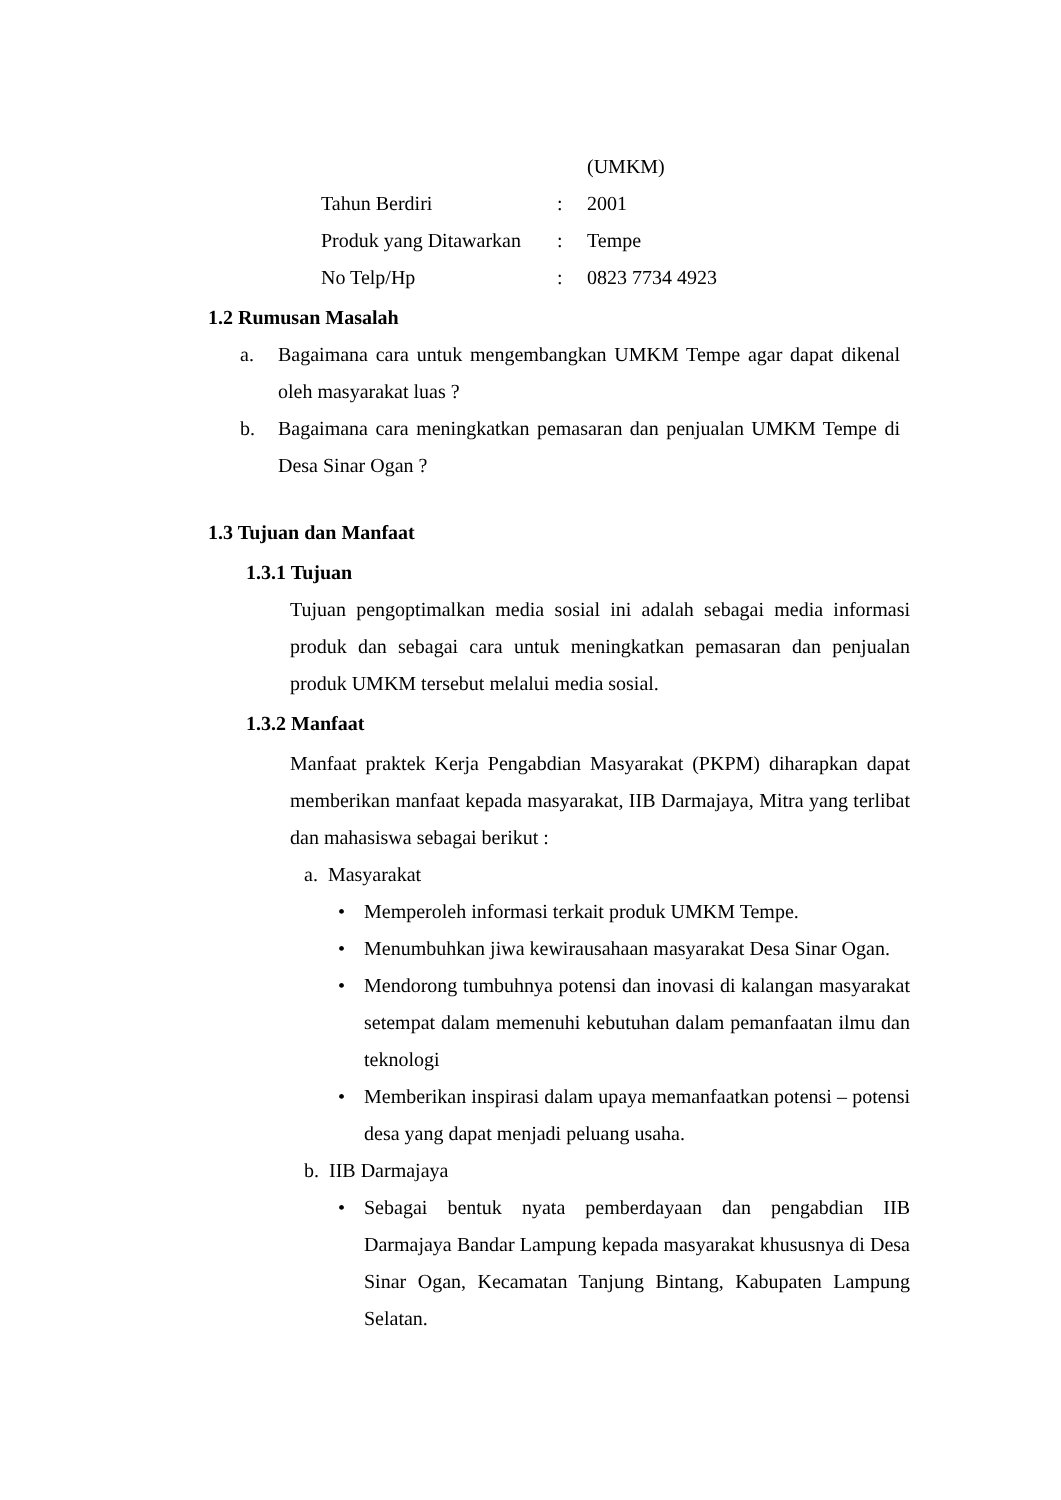| | | (UMKM) |
| Tahun Berdiri | : | 2001 |
| Produk yang Ditawarkan | : | Tempe |
| No Telp/Hp | : | 0823 7734 4923 |
1.2 Rumusan Masalah
a. Bagaimana cara untuk mengembangkan UMKM Tempe agar dapat dikenal oleh masyarakat luas ?
b. Bagaimana cara meningkatkan pemasaran dan penjualan UMKM Tempe di Desa Sinar Ogan ?
1.3 Tujuan dan Manfaat
1.3.1 Tujuan
Tujuan pengoptimalkan media sosial ini adalah sebagai media informasi produk dan sebagai cara untuk meningkatkan pemasaran dan penjualan produk UMKM tersebut melalui media sosial.
1.3.2 Manfaat
Manfaat praktek Kerja Pengabdian Masyarakat (PKPM) diharapkan dapat memberikan manfaat kepada masyarakat, IIB Darmajaya, Mitra yang terlibat dan mahasiswa sebagai berikut :
a. Masyarakat
• Memperoleh informasi terkait produk UMKM Tempe.
• Menumbuhkan jiwa kewirausahaan masyarakat Desa Sinar Ogan.
• Mendorong tumbuhnya potensi dan inovasi di kalangan masyarakat setempat dalam memenuhi kebutuhan dalam pemanfaatan ilmu dan teknologi
• Memberikan inspirasi dalam upaya memanfaatkan potensi – potensi desa yang dapat menjadi peluang usaha.
b. IIB Darmajaya
• Sebagai bentuk nyata pemberdayaan dan pengabdian IIB Darmajaya Bandar Lampung kepada masyarakat khususnya di Desa Sinar Ogan, Kecamatan Tanjung Bintang, Kabupaten Lampung Selatan.